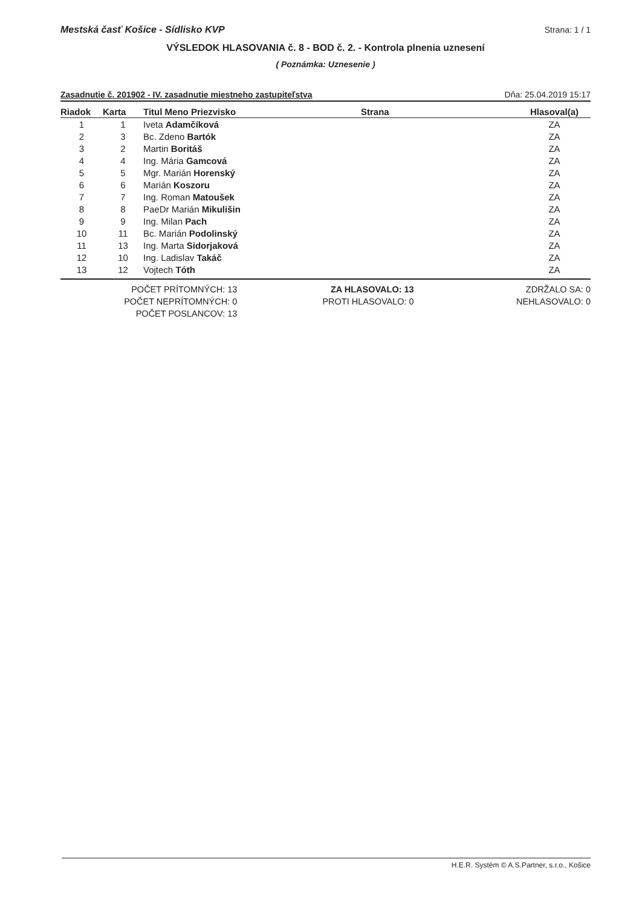Mestská časť Košice - Sídlisko KVP Strana: 1 / 1
VÝSLEDOK HLASOVANIA č. 8 - BOD č. 2. - Kontrola plnenia uznesení
( Poznámka: Uznesenie )
Zasadnutie č. 201902 - IV. zasadnutie miestneho zastupiteľstva Dňa: 25.04.2019 15:17
| Riadok | Karta | Titul Meno Priezvisko | Strana | Hlasoval(a) |
| --- | --- | --- | --- | --- |
| 1 | 1 | Iveta Adamčíková | | ZA |
| 2 | 3 | Bc. Zdeno Bartók | | ZA |
| 3 | 2 | Martin Boritáš | | ZA |
| 4 | 4 | Ing. Mária Gamcová | | ZA |
| 5 | 5 | Mgr. Marián Horenský | | ZA |
| 6 | 6 | Marián Koszoru | | ZA |
| 7 | 7 | Ing. Roman Matoušek | | ZA |
| 8 | 8 | PaeDr Marián Mikulišin | | ZA |
| 9 | 9 | Ing. Milan Pach | | ZA |
| 10 | 11 | Bc. Marián Podolinský | | ZA |
| 11 | 13 | Ing. Marta Sidorjaková | | ZA |
| 12 | 10 | Ing. Ladislav Takáč | | ZA |
| 13 | 12 | Vojtech Tóth | | ZA |
POČET PRÍTOMNÝCH: 13
POČET NEPRÍTOMNÝCH: 0
POČET POSLANCOV: 13
ZA HLASOVALO: 13
PROTI HLASOVALO: 0
ZDRŽALO SA: 0
NEHLASOVALO: 0
H.E.R. Systém © A.S.Partner, s.r.o., Košice